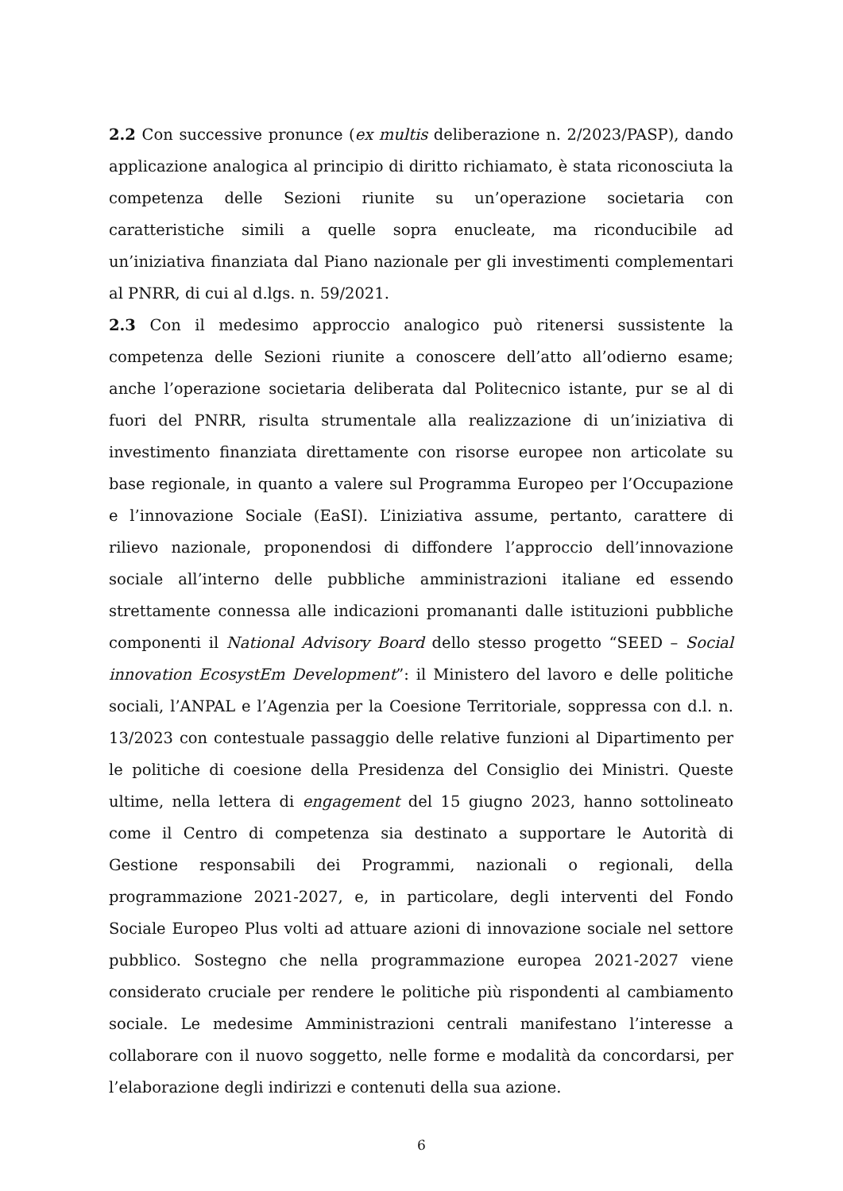2.2 Con successive pronunce (ex multis deliberazione n. 2/2023/PASP), dando applicazione analogica al principio di diritto richiamato, è stata riconosciuta la competenza delle Sezioni riunite su un’operazione societaria con caratteristiche simili a quelle sopra enucleate, ma riconducibile ad un’iniziativa finanziata dal Piano nazionale per gli investimenti complementari al PNRR, di cui al d.lgs. n. 59/2021.
2.3 Con il medesimo approccio analogico può ritenersi sussistente la competenza delle Sezioni riunite a conoscere dell’atto all’odierno esame; anche l’operazione societaria deliberata dal Politecnico istante, pur se al di fuori del PNRR, risulta strumentale alla realizzazione di un’iniziativa di investimento finanziata direttamente con risorse europee non articolate su base regionale, in quanto a valere sul Programma Europeo per l’Occupazione e l’innovazione Sociale (EaSI). L’iniziativa assume, pertanto, carattere di rilievo nazionale, proponendosi di diffondere l’approccio dell’innovazione sociale all’interno delle pubbliche amministrazioni italiane ed essendo strettamente connessa alle indicazioni promananti dalle istituzioni pubbliche componenti il National Advisory Board dello stesso progetto “SEED – Social innovation EcosystEm Development”: il Ministero del lavoro e delle politiche sociali, l’ANPAL e l’Agenzia per la Coesione Territoriale, soppressa con d.l. n. 13/2023 con contestuale passaggio delle relative funzioni al Dipartimento per le politiche di coesione della Presidenza del Consiglio dei Ministri. Queste ultime, nella lettera di engagement del 15 giugno 2023, hanno sottolineato come il Centro di competenza sia destinato a supportare le Autorità di Gestione responsabili dei Programmi, nazionali o regionali, della programmazione 2021-2027, e, in particolare, degli interventi del Fondo Sociale Europeo Plus volti ad attuare azioni di innovazione sociale nel settore pubblico. Sostegno che nella programmazione europea 2021-2027 viene considerato cruciale per rendere le politiche più rispondenti al cambiamento sociale. Le medesime Amministrazioni centrali manifestano l’interesse a collaborare con il nuovo soggetto, nelle forme e modalità da concordarsi, per l’elaborazione degli indirizzi e contenuti della sua azione.
6